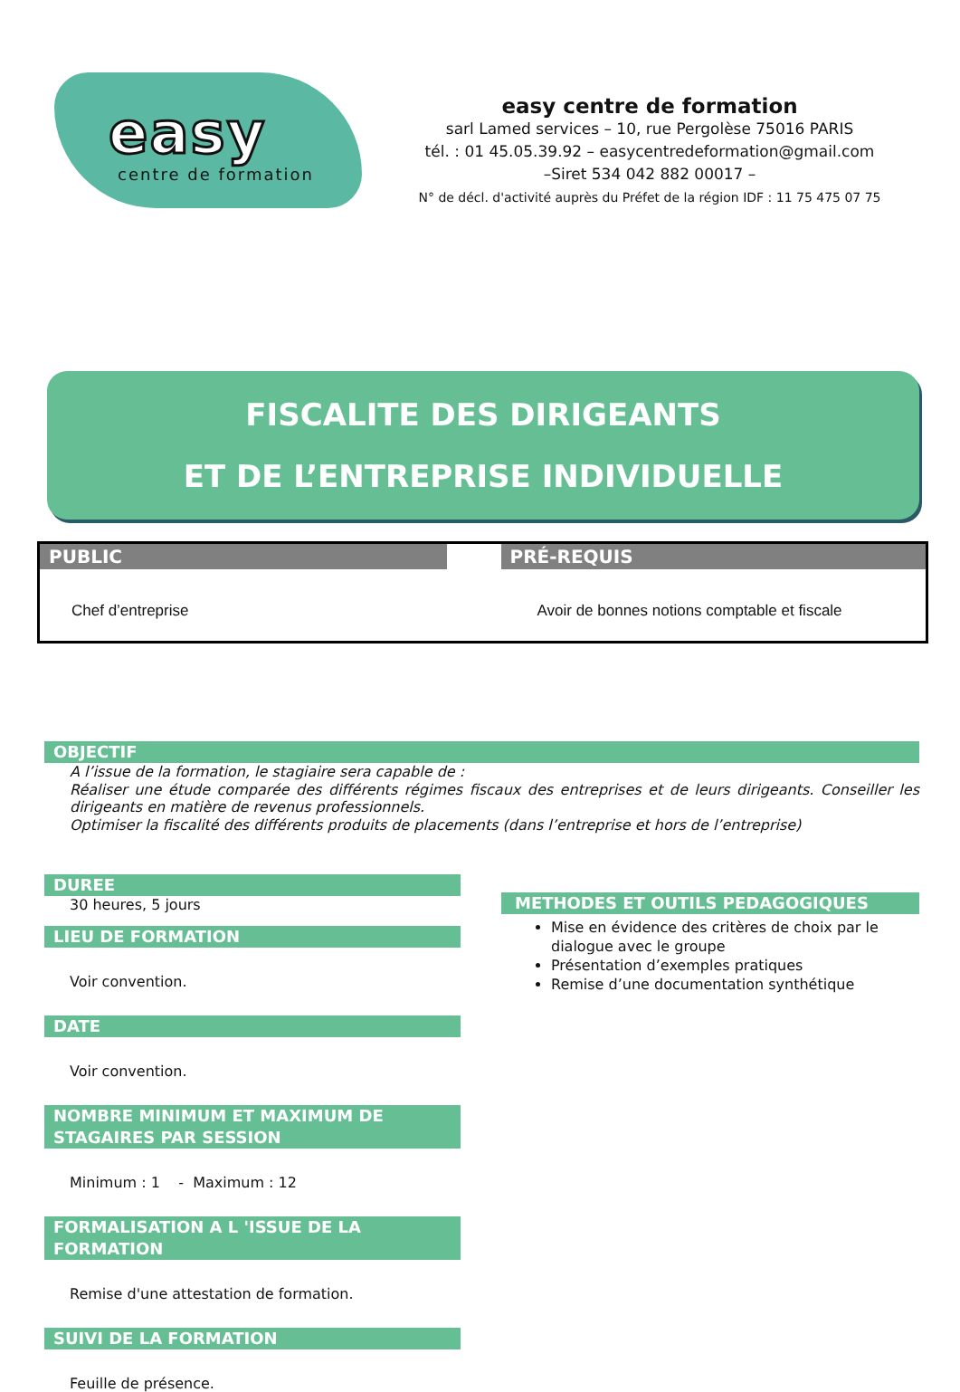easy
centre de formation
easy centre de formation
sarl Lamed services – 10, rue Pergolèse 75016 PARIS
tél. : 01 45.05.39.92 – easycentredeformation@gmail.com
–Siret 534 042 882 00017 –
N° de décl. d'activité auprès du Préfet de la région IDF : 11 75 475 07 75
FISCALITE DES DIRIGEANTS
ET DE L’ENTREPRISE INDIVIDUELLE
PUBLIC
Chef d’entreprise
PRÉ-REQUIS
Avoir de bonnes notions comptable et fiscale
OBJECTIF
A l’issue de la formation, le stagiaire sera capable de :
Réaliser une étude comparée des différents régimes fiscaux des entreprises et de leurs dirigeants. Conseiller les dirigeants en matière de revenus professionnels.
Optimiser la fiscalité des différents produits de placements (dans l’entreprise et hors de l’entreprise)
DUREE
30 heures, 5 jours
LIEU DE FORMATION
Voir convention.
DATE
Voir convention.
NOMBRE MINIMUM ET MAXIMUM DE STAGAIRES PAR SESSION
Minimum : 1 - Maximum : 12
FORMALISATION A L 'ISSUE DE LA FORMATION
Remise d'une attestation de formation.
SUIVI DE LA FORMATION
Feuille de présence.
METHODES ET OUTILS PEDAGOGIQUES
Mise en évidence des critères de choix par le dialogue avec le groupe
Présentation d’exemples pratiques
Remise d’une documentation synthétique